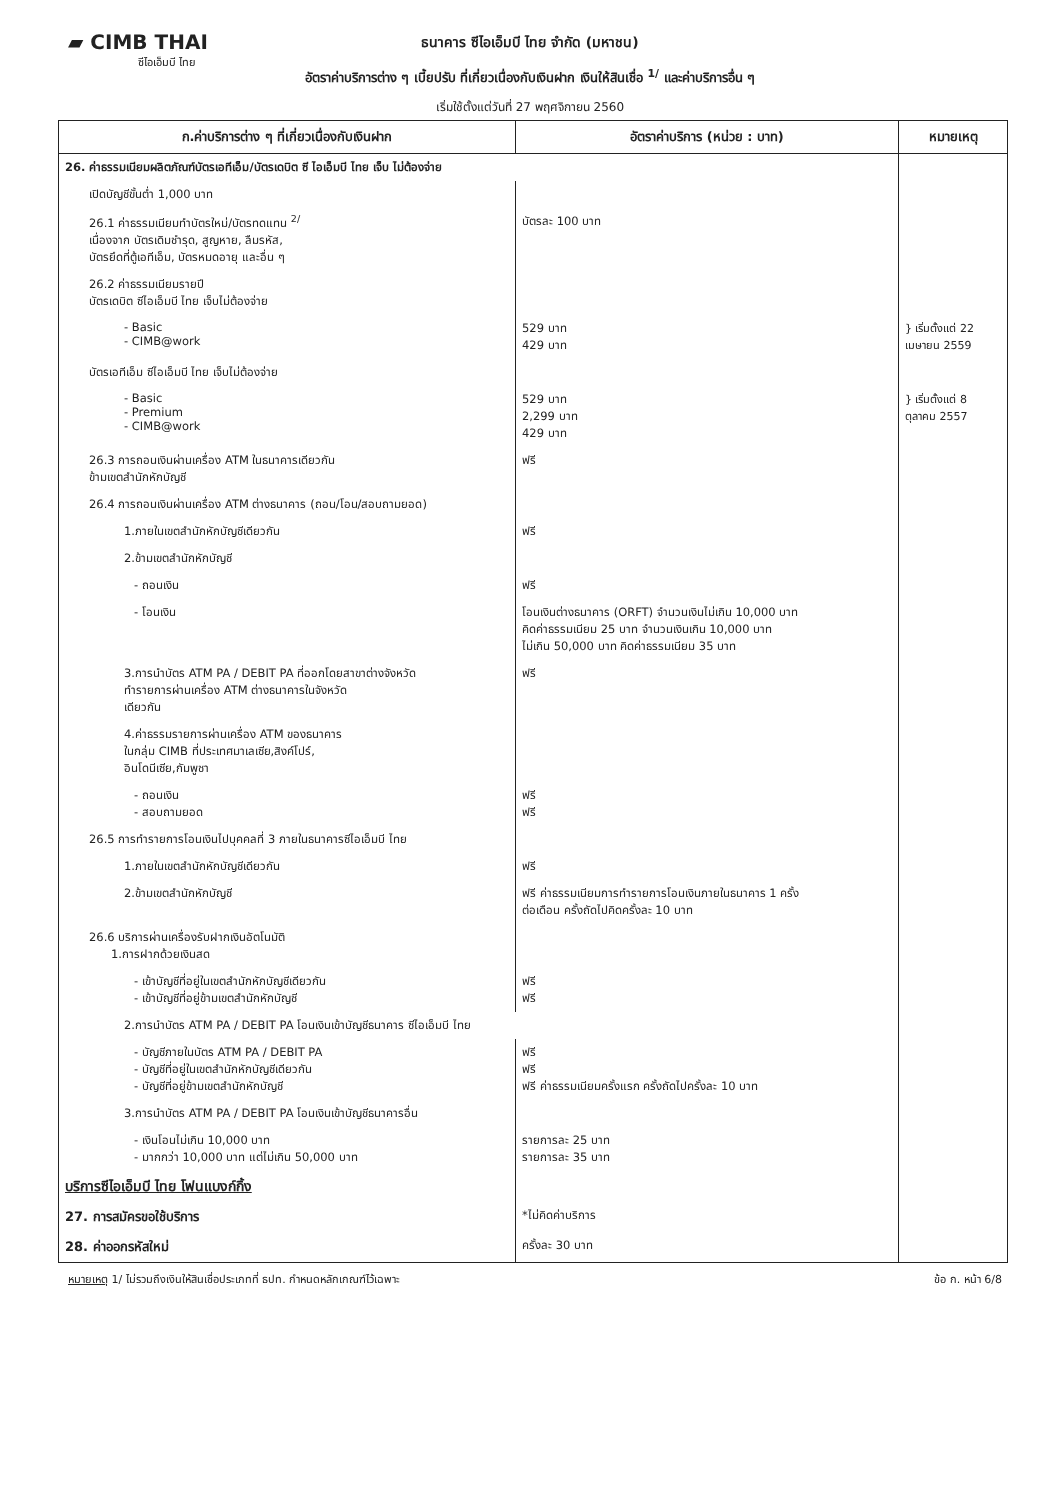▰ CIMB THAI
ซีไอเอ็มบี ไทย
ธนาคาร ซีไอเอ็มบี ไทย จำกัด (มหาชน)
อัตราค่าบริการต่าง ๆ เบี้ยปรับ ที่เกี่ยวเนื่องกับเงินฝาก เงินให้สินเชื่อ <sup>1/</sup> และค่าบริการอื่น ๆ
เริ่มใช้ตั้งแต่วันที่ 27 พฤศจิกายน 2560
| ก.ค่าบริการต่าง ๆ ที่เกี่ยวเนื่องกับเงินฝาก | อัตราค่าบริการ (หน่วย : บาท) | หมายเหตุ |
| --- | --- | --- |
| 26. ค่าธรรมเนียมผลิตภัณฑ์บัตรเอทีเอ็ม/บัตรเดบิต ซี ไอเอ็มบี ไทย เจ็บ ไม่ต้องจ่าย | | |
| เปิดบัญชีขั้นต่ำ 1,000 บาท | | |
| 26.1 ค่าธรรมเนียมทำบัตรใหม่/บัตรทดแทน <sup>2/</sup> เนื่องจาก บัตรเดิมชำรุด, สูญหาย, ลืมรหัส, บัตรยึดที่ตู้เอทีเอ็ม, บัตรหมดอายุ และอื่น ๆ | บัตรละ 100 บาท | |
| 26.2 ค่าธรรมเนียมรายปี บัตรเดบิต ซีไอเอ็มบี ไทย เจ็บไม่ต้องจ่าย | | |
| - Basic - CIMB@work | 529 บาท 429 บาท | } เริ่มตั้งแต่ 22 เมษายน 2559 |
| บัตรเอทีเอ็ม ซีไอเอ็มบี ไทย เจ็บไม่ต้องจ่าย | | |
| - Basic - Premium - CIMB@work | 529 บาท 2,299 บาท 429 บาท | } เริ่มตั้งแต่ 8 ตุลาคม 2557 |
| 26.3 การถอนเงินผ่านเครื่อง ATM ในธนาคารเดียวกัน ข้ามเขตสำนักหักบัญชี | ฟรี | |
| 26.4 การถอนเงินผ่านเครื่อง ATM ต่างธนาคาร (ถอน/โอน/สอบถามยอด) | | |
| 1.ภายในเขตสำนักหักบัญชีเดียวกัน | ฟรี | |
| 2.ข้ามเขตสำนักหักบัญชี | | |
| - ถอนเงิน | ฟรี | |
| - โอนเงิน | โอนเงินต่างธนาคาร (ORFT) จำนวนเงินไม่เกิน 10,000 บาท คิดค่าธรรมเนียม 25 บาท จำนวนเงินเกิน 10,000 บาท ไม่เกิน 50,000 บาท คิดค่าธรรมเนียม 35 บาท | |
| 3.การนำบัตร ATM PA / DEBIT PA ที่ออกโดยสาขาต่างจังหวัด ทำรายการผ่านเครื่อง ATM ต่างธนาคารในจังหวัด เดียวกัน | ฟรี | |
| 4.ค่าธรรมรายการผ่านเครื่อง ATM ของธนาคาร ในกลุ่ม CIMB ที่ประเทศมาเลเซีย,สิงค์โปร์, อินโดนีเซีย,กัมพูชา | | |
| - ถอนเงิน - สอบถามยอด | ฟรี ฟรี | |
| 26.5 การทำรายการโอนเงินไปบุคคลที่ 3 ภายในธนาคารซีไอเอ็มบี ไทย | | |
| 1.ภายในเขตสำนักหักบัญชีเดียวกัน | ฟรี | |
| 2.ข้ามเขตสำนักหักบัญชี | ฟรี ค่าธรรมเนียมการทำรายการโอนเงินภายในธนาคาร 1 ครั้ง ต่อเดือน ครั้งถัดไปคิดครั้งละ 10 บาท | |
| 26.6 บริการผ่านเครื่องรับฝากเงินอัตโนมัติ 1.การฝากด้วยเงินสด | | |
| - เข้าบัญชีที่อยู่ในเขตสำนักหักบัญชีเดียวกัน - เข้าบัญชีที่อยู่ข้ามเขตสำนักหักบัญชี | ฟรี ฟรี | |
| 2.การนำบัตร ATM PA / DEBIT PA โอนเงินเข้าบัญชีธนาคาร ซีไอเอ็มบี ไทย | | |
| - บัญชีภายในบัตร ATM PA / DEBIT PA - บัญชีที่อยู่ในเขตสำนักหักบัญชีเดียวกัน - บัญชีที่อยู่ข้ามเขตสำนักหักบัญชี | ฟรี ฟรี ฟรี ค่าธรรมเนียมครั้งแรก ครั้งถัดไปครั้งละ 10 บาท | |
| 3.การนำบัตร ATM PA / DEBIT PA โอนเงินเข้าบัญชีธนาคารอื่น | | |
| - เงินโอนไม่เกิน 10,000 บาท - มากกว่า 10,000 บาท แต่ไม่เกิน 50,000 บาท | รายการละ 25 บาท รายการละ 35 บาท | |
| บริการซีไอเอ็มบี ไทย โฟนแบงก์กิ้ง | | |
| 27. การสมัครขอใช้บริการ | *ไม่คิดค่าบริการ | |
| 28. ค่าออกรหัสใหม่ | ครั้งละ 30 บาท | |
หมายเหตุ 1/ ไม่รวมถึงเงินให้สินเชื่อประเภทที่ ธปท. กำหนดหลักเกณฑ์ไว้เฉพาะ ข้อ ก. หน้า 6/8